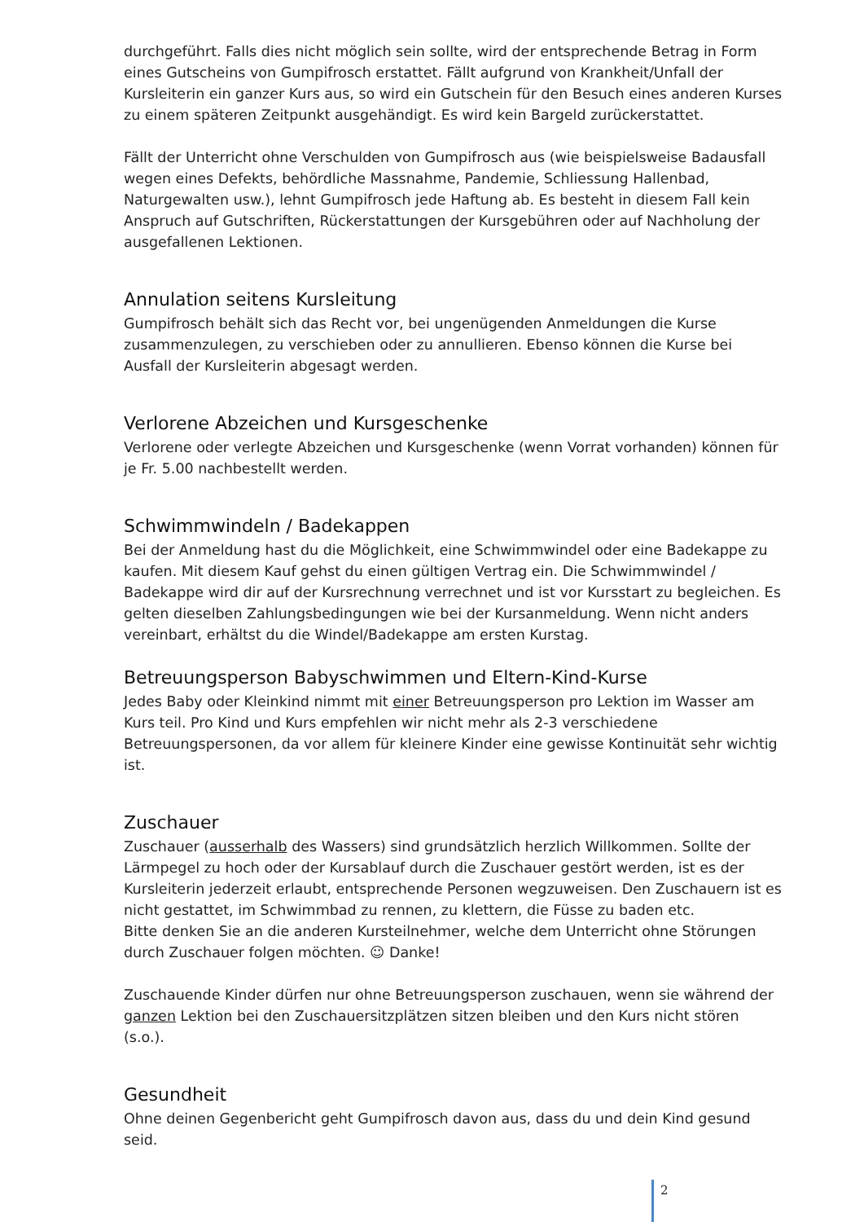durchgeführt. Falls dies nicht möglich sein sollte, wird der entsprechende Betrag in Form eines Gutscheins von Gumpifrosch erstattet. Fällt aufgrund von Krankheit/Unfall der Kursleiterin ein ganzer Kurs aus, so wird ein Gutschein für den Besuch eines anderen Kurses zu einem späteren Zeitpunkt ausgehändigt. Es wird kein Bargeld zurückerstattet.
Fällt der Unterricht ohne Verschulden von Gumpifrosch aus (wie beispielsweise Badausfall wegen eines Defekts, behördliche Massnahme, Pandemie, Schliessung Hallenbad, Naturgewalten usw.), lehnt Gumpifrosch jede Haftung ab. Es besteht in diesem Fall kein Anspruch auf Gutschriften, Rückerstattungen der Kursgebühren oder auf Nachholung der ausgefallenen Lektionen.
Annulation seitens Kursleitung
Gumpifrosch behält sich das Recht vor, bei ungenügenden Anmeldungen die Kurse zusammenzulegen, zu verschieben oder zu annullieren. Ebenso können die Kurse bei Ausfall der Kursleiterin abgesagt werden.
Verlorene Abzeichen und Kursgeschenke
Verlorene oder verlegte Abzeichen und Kursgeschenke (wenn Vorrat vorhanden) können für je Fr. 5.00 nachbestellt werden.
Schwimmwindeln / Badekappen
Bei der Anmeldung hast du die Möglichkeit, eine Schwimmwindel oder eine Badekappe zu kaufen. Mit diesem Kauf gehst du einen gültigen Vertrag ein. Die Schwimmwindel / Badekappe wird dir auf der Kursrechnung verrechnet und ist vor Kursstart zu begleichen. Es gelten dieselben Zahlungsbedingungen wie bei der Kursanmeldung. Wenn nicht anders vereinbart, erhältst du die Windel/Badekappe am ersten Kurstag.
Betreuungsperson Babyschwimmen und Eltern-Kind-Kurse
Jedes Baby oder Kleinkind nimmt mit einer Betreuungsperson pro Lektion im Wasser am Kurs teil. Pro Kind und Kurs empfehlen wir nicht mehr als 2-3 verschiedene Betreuungspersonen, da vor allem für kleinere Kinder eine gewisse Kontinuität sehr wichtig ist.
Zuschauer
Zuschauer (ausserhalb des Wassers) sind grundsätzlich herzlich Willkommen. Sollte der Lärmpegel zu hoch oder der Kursablauf durch die Zuschauer gestört werden, ist es der Kursleiterin jederzeit erlaubt, entsprechende Personen wegzuweisen. Den Zuschauern ist es nicht gestattet, im Schwimmbad zu rennen, zu klettern, die Füsse zu baden etc.
Bitte denken Sie an die anderen Kursteilnehmer, welche dem Unterricht ohne Störungen durch Zuschauer folgen möchten. ☺ Danke!
Zuschauende Kinder dürfen nur ohne Betreuungsperson zuschauen, wenn sie während der ganzen Lektion bei den Zuschauersitzplätzen sitzen bleiben und den Kurs nicht stören (s.o.).
Gesundheit
Ohne deinen Gegenbericht geht Gumpifrosch davon aus, dass du und dein Kind gesund seid.
2